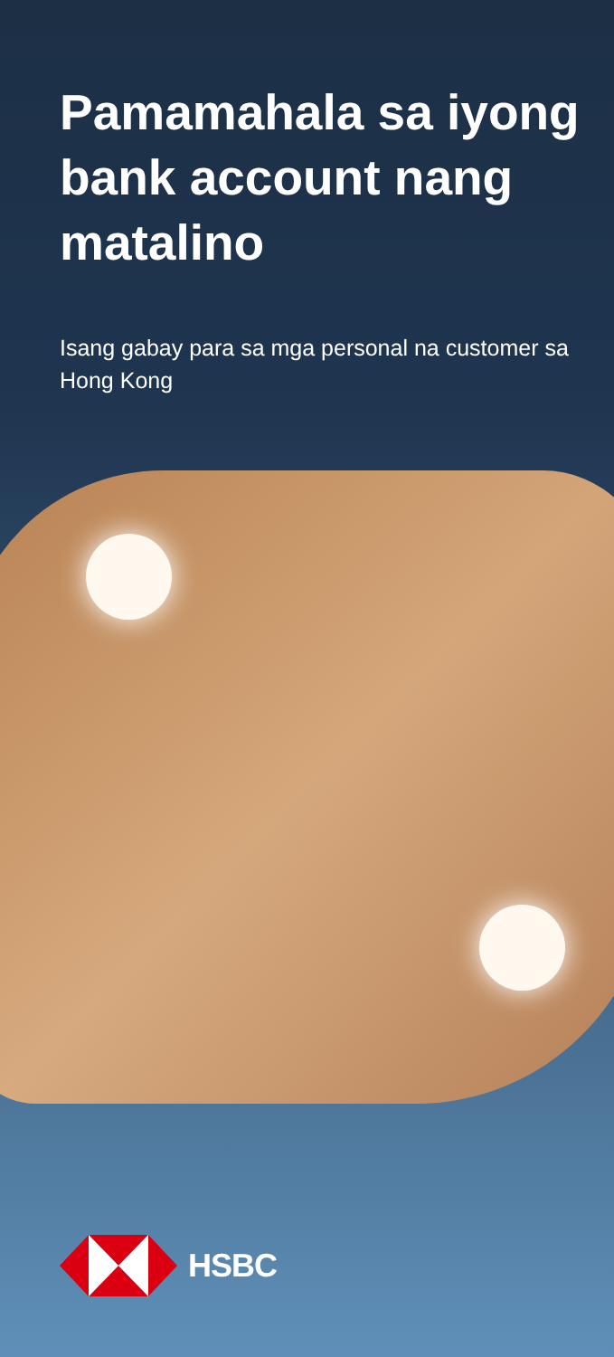Pamamahala sa iyong bank account nang matalino
Isang gabay para sa mga personal na customer sa Hong Kong
HSBC